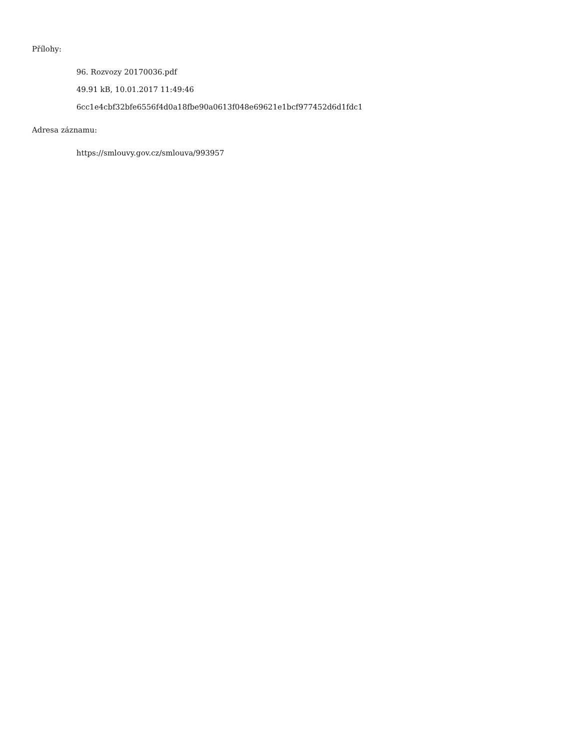Přílohy:
96. Rozvozy 20170036.pdf
49.91 kB, 10.01.2017 11:49:46
6cc1e4cbf32bfe6556f4d0a18fbe90a0613f048e69621e1bcf977452d6d1fdc1
Adresa záznamu:
https://smlouvy.gov.cz/smlouva/993957